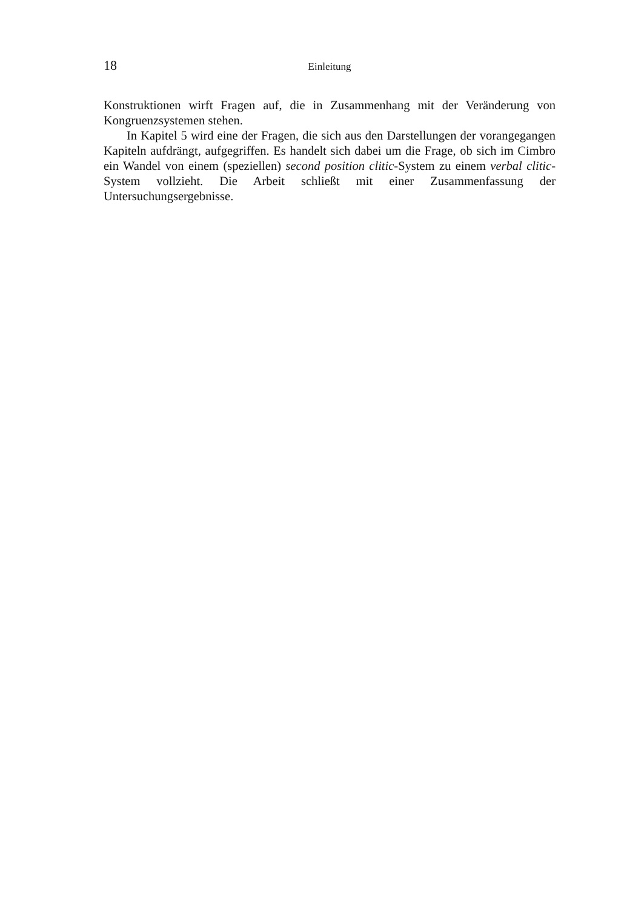18 Einleitung
Konstruktionen wirft Fragen auf, die in Zusammenhang mit der Veränderung von Kongruenzsystemen stehen.
In Kapitel 5 wird eine der Fragen, die sich aus den Darstellungen der voran­gegangen Kapiteln aufdrängt, aufgegriffen. Es handelt sich dabei um die Frage, ob sich im Cimbro ein Wandel von einem (speziellen) second position clitic-System zu einem verbal clitic-System vollzieht. Die Arbeit schließt mit einer Zusammen­fassung der Untersuchungsergebnisse.